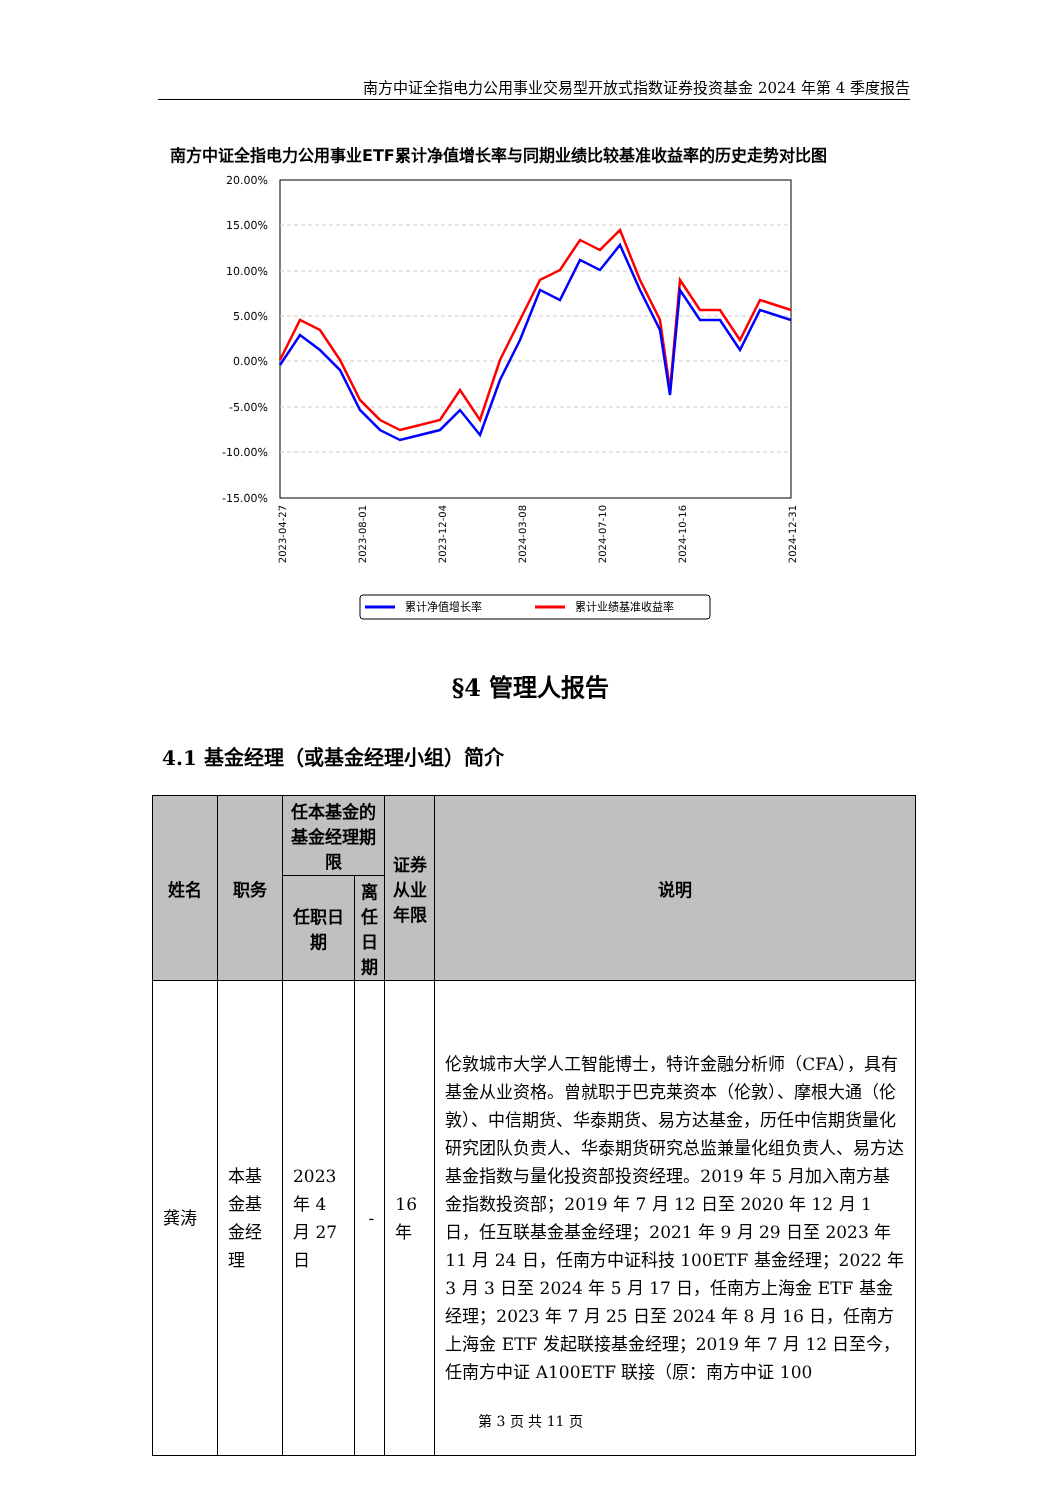南方中证全指电力公用事业交易型开放式指数证券投资基金 2024 年第 4 季度报告
南方中证全指电力公用事业ETF累计净值增长率与同期业绩比较基准收益率的历史走势对比图
20.00%
15.00%
10.00%
5.00%
0.00%
-5.00%
-10.00%
-15.00%
2023-04-27
2023-08-01
2023-12-04
2024-03-08
2024-07-10
2024-10-16
2024-12-31
累计净值增长率
累计业绩基准收益率
§4 管理人报告
4.1 基金经理（或基金经理小组）简介
| 姓名 | 职务 | 任本基金的基金经理期限 | | 证券从业年限 | 说明 |
| --- | --- | --- | --- | --- | --- |
| | | 任职日期 | 离任日期 | | |
| 龚涛 | 本基金基金经理 | 2023 年 4 月 27 日 | - | 16 年 | 伦敦城市大学人工智能博士，特许金融分析师（CFA），具有基金从业资格。曾就职于巴克莱资本（伦敦）、摩根大通（伦敦）、中信期货、华泰期货、易方达基金，历任中信期货量化研究团队负责人、华泰期货研究总监兼量化组负责人、易方达基金指数与量化投资部投资经理。2019 年 5 月加入南方基金指数投资部；2019 年 7 月 12 日至 2020 年 12 月 1 日，任互联基金基金经理；2021 年 9 月 29 日至 2023 年 11 月 24 日，任南方中证科技 100ETF 基金经理；2022 年 3 月 3 日至 2024 年 5 月 17 日，任南方上海金 ETF 基金经理；2023 年 7 月 25 日至 2024 年 8 月 16 日，任南方上海金 ETF 发起联接基金经理；2019 年 7 月 12 日至今，任南方中证 A100ETF 联接（原：南方中证 100 |
第 3 页 共 11 页